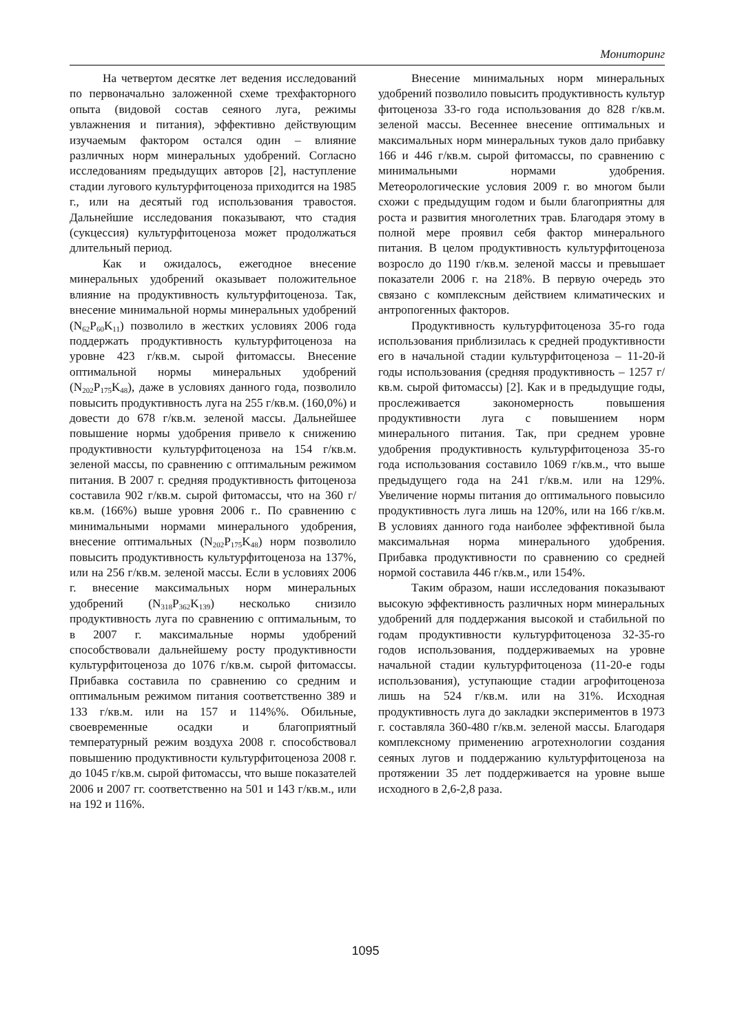Мониторинг
На четвертом десятке лет ведения исследований по первоначально заложенной схеме трехфакторного опыта (видовой состав сеяного луга, режимы увлажнения и питания), эффективно действующим изучаемым фактором остался один – влияние различных норм минеральных удобрений. Согласно исследованиям предыдущих авторов [2], наступление стадии лугового культурфитоценоза приходится на 1985 г., или на десятый год использования травостоя. Дальнейшие исследования показывают, что стадия (сукцессия) культурфитоценоза может продолжаться длительный период.
Как и ожидалось, ежегодное внесение минеральных удобрений оказывает положительное влияние на продуктивность культурфитоценоза. Так, внесение минимальной нормы минеральных удобрений (N<sub>62</sub>P<sub>60</sub>K<sub>11</sub>) позволило в жестких условиях 2006 года поддержать продуктивность культурфитоценоза на уровне 423 г/кв.м. сырой фитомассы. Внесение оптимальной нормы минеральных удобрений (N<sub>202</sub>P<sub>175</sub>K<sub>48</sub>), даже в условиях данного года, позволило повысить продуктивность луга на 255 г/кв.м. (160,0%) и довести до 678 г/кв.м. зеленой массы. Дальнейшее повышение нормы удобрения привело к снижению продуктивности культурфитоценоза на 154 г/кв.м. зеленой массы, по сравнению с оптимальным режимом питания. В 2007 г. средняя продуктивность фитоценоза составила 902 г/кв.м. сырой фитомассы, что на 360 г/кв.м. (166%) выше уровня 2006 г.. По сравнению с минимальными нормами минерального удобрения, внесение оптимальных (N<sub>202</sub>P<sub>175</sub>K<sub>48</sub>) норм позволило повысить продуктивность культурфитоценоза на 137%, или на 256 г/кв.м. зеленой массы. Если в условиях 2006 г. внесение максимальных норм минеральных удобрений (N<sub>318</sub>P<sub>362</sub>K<sub>139</sub>) несколько снизило продуктивность луга по сравнению с оптимальным, то в 2007 г. максимальные нормы удобрений способствовали дальнейшему росту продуктивности культурфитоценоза до 1076 г/кв.м. сырой фитомассы. Прибавка составила по сравнению со средним и оптимальным режимом питания соответственно 389 и 133 г/кв.м. или на 157 и 114%%. Обильные, своевременные осадки и благоприятный температурный режим воздуха 2008 г. способствовал повышению продуктивности культурфитоценоза 2008 г. до 1045 г/кв.м. сырой фитомассы, что выше показателей 2006 и 2007 гг. соответственно на 501 и 143 г/кв.м., или на 192 и 116%.
Внесение минимальных норм минеральных удобрений позволило повысить продуктивность культур фитоценоза 33-го года использования до 828 г/кв.м. зеленой массы. Весеннее внесение оптимальных и максимальных норм минеральных туков дало прибавку 166 и 446 г/кв.м. сырой фитомассы, по сравнению с минимальными нормами удобрения. Метеорологические условия 2009 г. во многом были схожи с предыдущим годом и были благоприятны для роста и развития многолетних трав. Благодаря этому в полной мере проявил себя фактор минерального питания. В целом продуктивность культурфитоценоза возросло до 1190 г/кв.м. зеленой массы и превышает показатели 2006 г. на 218%. В первую очередь это связано с комплексным действием климатических и антропогенных факторов.
Продуктивность культурфитоценоза 35-го года использования приблизилась к средней продуктивности его в начальной стадии культурфитоценоза – 11-20-й годы использования (средняя продуктивность – 1257 г/кв.м. сырой фитомассы) [2]. Как и в предыдущие годы, прослеживается закономерность повышения продуктивности луга с повышением норм минерального питания. Так, при среднем уровне удобрения продуктивность культурфитоценоза 35-го года использования составило 1069 г/кв.м., что выше предыдущего года на 241 г/кв.м. или на 129%. Увеличение нормы питания до оптимального повысило продуктивность луга лишь на 120%, или на 166 г/кв.м. В условиях данного года наиболее эффективной была максимальная норма минерального удобрения. Прибавка продуктивности по сравнению со средней нормой составила 446 г/кв.м., или 154%.
Таким образом, наши исследования показывают высокую эффективность различных норм минеральных удобрений для поддержания высокой и стабильной по годам продуктивности культурфитоценоза 32-35-го годов использования, поддерживаемых на уровне начальной стадии культурфитоценоза (11-20-е годы использования), уступающие стадии агрофитоценоза лишь на 524 г/кв.м. или на 31%. Исходная продуктивность луга до закладки экспериментов в 1973 г. составляла 360-480 г/кв.м. зеленой массы. Благодаря комплексному применению агротехнологии создания сеяных лугов и поддержанию культурфитоценоза на протяжении 35 лет поддерживается на уровне выше исходного в 2,6-2,8 раза.
1095